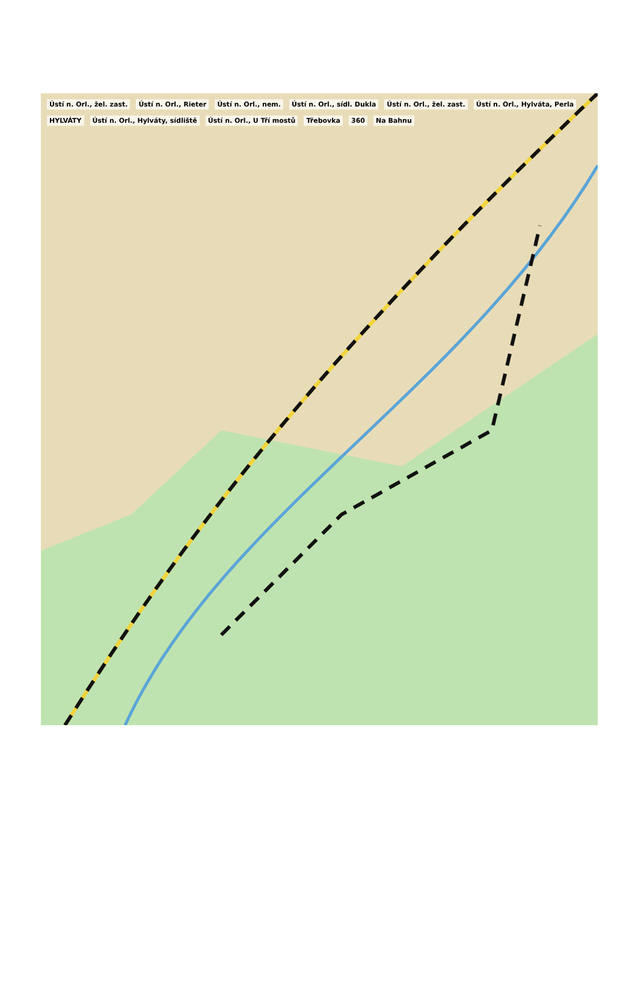Ústí n. Orl., žel. zast. Ústí n. Orl., Rieter Ústí n. Orl., nem. Ústí n. Orl., sídl. Dukla Ústí n. Orl., žel. zast. Ústí n. Orl., Hylváta, Perla HYLVÁTY Ústí n. Orl., Hylváty, sídliště Ústí n. Orl., U Tří mostů Třebovka 360 Na Bahnu